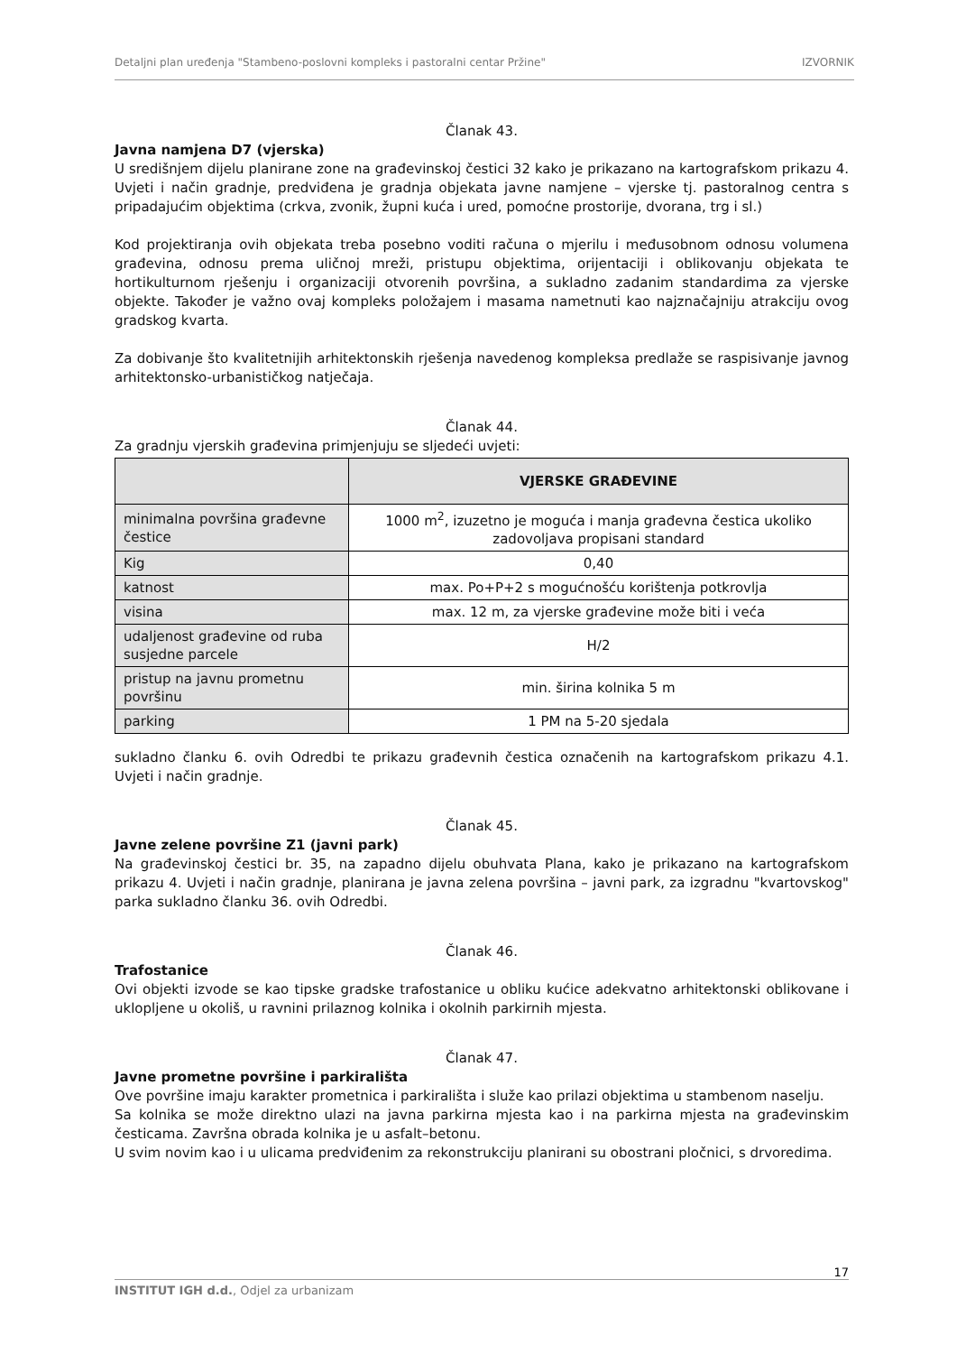Detaljni plan uređenja "Stambeno-poslovni kompleks i pastoralni centar Pržine" IZVORNIK
Članak 43.
Javna namjena D7 (vjerska)
U središnjem dijelu planirane zone na građevinskoj čestici 32 kako je prikazano na kartografskom prikazu 4. Uvjeti i način gradnje, predviđena je gradnja objekata javne namjene – vjerske tj. pastoralnog centra s pripadajućim objektima (crkva, zvonik, župni kuća i ured, pomoćne prostorije, dvorana, trg i sl.)
Kod projektiranja ovih objekata treba posebno voditi računa o mjerilu i međusobnom odnosu volumena građevina, odnosu prema uličnoj mreži, pristupu objektima, orijentaciji i oblikovanju objekata te hortikulturnom rješenju i organizaciji otvorenih površina, a sukladno zadanim standardima za vjerske objekte. Također je važno ovaj kompleks položajem i masama nametnuti kao najznačajniju atrakciju ovog gradskog kvarta.
Za dobivanje što kvalitetnijih arhitektonskih rješenja navedenog kompleksa predlaže se raspisivanje javnog arhitektonsko-urbanističkog natječaja.
Članak 44.
Za gradnju vjerskih građevina primjenjuju se sljedeći uvjeti:
| | VJERSKE GRAĐEVINE |
| --- | --- |
| minimalna površina građevne čestice | 1000 m<sup>2</sup>, izuzetno je moguća i manja građevna čestica ukoliko zadovoljava propisani standard |
| Kig | 0,40 |
| katnost | max. Po+P+2 s mogućnošću korištenja potkrovlja |
| visina | max. 12 m, za vjerske građevine može biti i veća |
| udaljenost građevine od ruba susjedne parcele | H/2 |
| pristup na javnu prometnu površinu | min. širina kolnika 5 m |
| parking | 1 PM na 5-20 sjedala |
sukladno članku 6. ovih Odredbi te prikazu građevnih čestica označenih na kartografskom prikazu 4.1. Uvjeti i način gradnje.
Članak 45.
Javne zelene površine Z1 (javni park)
Na građevinskoj čestici br. 35, na zapadno dijelu obuhvata Plana, kako je prikazano na kartografskom prikazu 4. Uvjeti i način gradnje, planirana je javna zelena površina – javni park, za izgradnu "kvartovskog" parka sukladno članku 36. ovih Odredbi.
Članak 46.
Trafostanice
Ovi objekti izvode se kao tipske gradske trafostanice u obliku kućice adekvatno arhitektonski oblikovane i uklopljene u okoliš, u ravnini prilaznog kolnika i okolnih parkirnih mjesta.
Članak 47.
Javne prometne površine i parkirališta
Ove površine imaju karakter prometnica i parkirališta i služe kao prilazi objektima u stambenom naselju.
Sa kolnika se može direktno ulazi na javna parkirna mjesta kao i na parkirna mjesta na građevinskim česticama. Završna obrada kolnika je u asfalt–betonu.
U svim novim kao i u ulicama predviđenim za rekonstrukciju planirani su obostrani pločnici, s drvoredima.
17
INSTITUT IGH d.d., Odjel za urbanizam